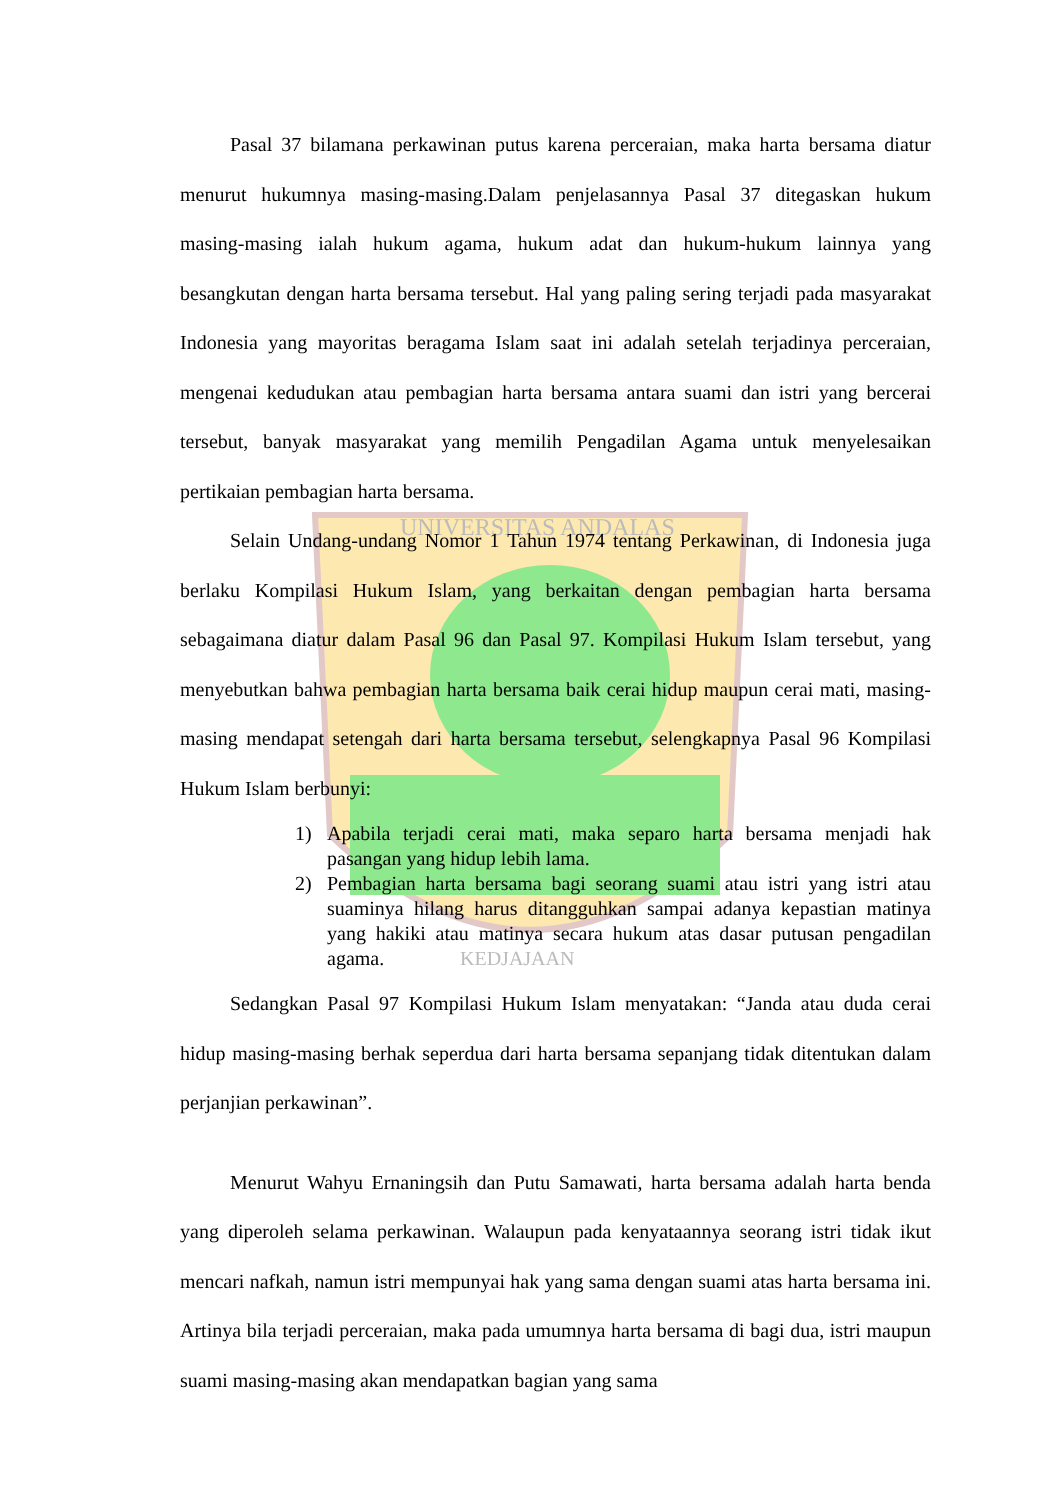UNIVERSITAS ANDALAS
KEDJAJAAN
Pasal 37 bilamana perkawinan putus karena perceraian, maka harta bersama diatur menurut hukumnya masing-masing.Dalam penjelasannya Pasal 37 ditegaskan hukum masing-masing ialah hukum agama, hukum adat dan hukum-hukum lainnya yang besangkutan dengan harta bersama tersebut. Hal yang paling sering terjadi pada masyarakat Indonesia yang mayoritas beragama Islam saat ini adalah setelah terjadinya perceraian, mengenai kedudukan atau pembagian harta bersama antara suami dan istri yang bercerai tersebut, banyak masyarakat yang memilih Pengadilan Agama untuk menyelesaikan pertikaian pembagian harta bersama.
Selain Undang-undang Nomor 1 Tahun 1974 tentang Perkawinan, di Indonesia juga berlaku Kompilasi Hukum Islam, yang berkaitan dengan pembagian harta bersama sebagaimana diatur dalam Pasal 96 dan Pasal 97. Kompilasi Hukum Islam tersebut, yang menyebutkan bahwa pembagian harta bersama baik cerai hidup maupun cerai mati, masing-masing mendapat setengah dari harta bersama tersebut, selengkapnya Pasal 96 Kompilasi Hukum Islam berbunyi:
1) Apabila terjadi cerai mati, maka separo harta bersama menjadi hak pasangan yang hidup lebih lama.
2) Pembagian harta bersama bagi seorang suami atau istri yang istri atau suaminya hilang harus ditangguhkan sampai adanya kepastian matinya yang hakiki atau matinya secara hukum atas dasar putusan pengadilan agama.
Sedangkan Pasal 97 Kompilasi Hukum Islam menyatakan: “Janda atau duda cerai hidup masing-masing berhak seperdua dari harta bersama sepanjang tidak ditentukan dalam perjanjian perkawinan”.
Menurut Wahyu Ernaningsih dan Putu Samawati, harta bersama adalah harta benda yang diperoleh selama perkawinan. Walaupun pada kenyataannya seorang istri tidak ikut mencari nafkah, namun istri mempunyai hak yang sama dengan suami atas harta bersama ini. Artinya bila terjadi perceraian, maka pada umumnya harta bersama di bagi dua, istri maupun suami masing-masing akan mendapatkan bagian yang sama